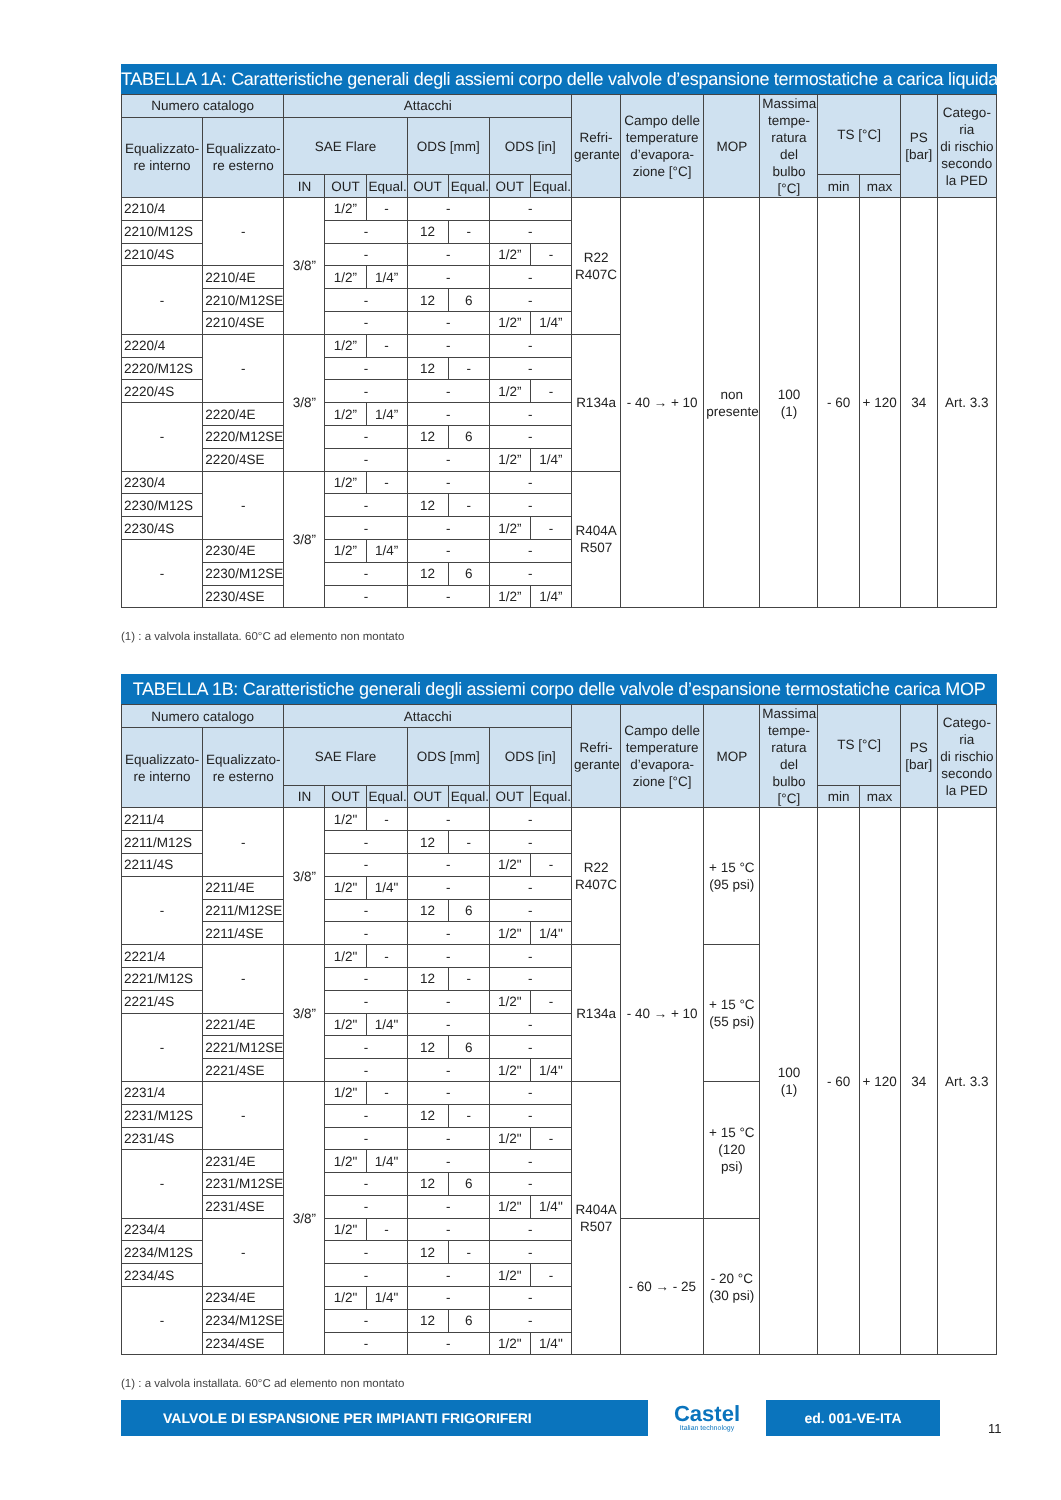TABELLA 1A: Caratteristiche generali degli assiemi corpo delle valvole d’espansione termostatiche a carica liquida
| Numero catalogo | | Attacchi | | | | | | | Refri- gerante | Campo delle temperature d’evapora- zione [°C] | MOP | Massima tempe- ratura del bulbo [°C] | TS [°C] | | PS [bar] | Catego- ria di rischio secondo la PED |
| --- | --- | --- | --- | --- | --- | --- | --- | --- | --- | --- | --- | --- | --- | --- | --- | --- |
| Equalizzato- re interno | Equalizzato- re esterno | SAE Flare | | | ODS [mm] | | ODS [in] | | | | | | | | | |
| | | IN | OUT | Equal. | OUT | Equal. | OUT | Equal. | | | | | min | max | | |
| 2210/4 | - | 3/8” | 1/2” | - | - | | - | | R22 R407C | - 40 → + 10 | non presente | 100 (1) | - 60 | + 120 | 34 | Art. 3.3 |
| 2210/M12S | | | - | | 12 | - | - | | | | | | | | | |
| 2210/4S | | | - | | - | | 1/2” | - | | | | | | | | |
| - | 2210/4E | | 1/2” | 1/4” | - | | - | | | | | | | | | |
| | 2210/M12SE | | - | | 12 | 6 | - | | | | | | | | | |
| | 2210/4SE | | - | | - | | 1/2” | 1/4” | | | | | | | | |
| 2220/4 | - | 3/8” | 1/2” | - | - | | - | | R134a | | | | | | | |
| 2220/M12S | | | - | | 12 | - | - | | | | | | | | | |
| 2220/4S | | | - | | - | | 1/2” | - | | | | | | | | |
| - | 2220/4E | | 1/2” | 1/4” | - | | - | | | | | | | | | |
| | 2220/M12SE | | - | | 12 | 6 | - | | | | | | | | | |
| | 2220/4SE | | - | | - | | 1/2” | 1/4” | | | | | | | | |
| 2230/4 | - | 3/8” | 1/2” | - | - | | - | | R404A R507 | | | | | | | |
| 2230/M12S | | | - | | 12 | - | - | | | | | | | | | |
| 2230/4S | | | - | | - | | 1/2” | - | | | | | | | | |
| - | 2230/4E | | 1/2” | 1/4” | - | | - | | | | | | | | | |
| | 2230/M12SE | | - | | 12 | 6 | - | | | | | | | | | |
| | 2230/4SE | | - | | - | | 1/2” | 1/4” | | | | | | | | |
(1) : a valvola installata. 60°C ad elemento non montato
TABELLA 1B: Caratteristiche generali degli assiemi corpo delle valvole d’espansione termostatiche carica MOP
| Numero catalogo | | Attacchi | | | | | | | Refri- gerante | Campo delle temperature d’evapora- zione [°C] | MOP | Massima tempe- ratura del bulbo [°C] | TS [°C] | | PS [bar] | Catego- ria di rischio secondo la PED |
| --- | --- | --- | --- | --- | --- | --- | --- | --- | --- | --- | --- | --- | --- | --- | --- | --- |
| Equalizzato- re interno | Equalizzato- re esterno | SAE Flare | | | ODS [mm] | | ODS [in] | | | | | | | | | |
| | | IN | OUT | Equal. | OUT | Equal. | OUT | Equal. | | | | | min | max | | |
| 2211/4 | - | 3/8” | 1/2" | - | - | | - | | R22 R407C | - 40 → + 10 | + 15 °C (95 psi) | 100 (1) | - 60 | + 120 | 34 | Art. 3.3 |
| 2211/M12S | | | - | | 12 | - | - | | | | | | | | | |
| 2211/4S | | | - | | - | | 1/2" | - | | | | | | | | |
| - | 2211/4E | | 1/2" | 1/4" | - | | - | | | | | | | | | |
| | 2211/M12SE | | - | | 12 | 6 | - | | | | | | | | | |
| | 2211/4SE | | - | | - | | 1/2" | 1/4" | | | | | | | | |
| 2221/4 | - | 3/8” | 1/2" | - | - | | - | | R134a | | + 15 °C (55 psi) | | | | | |
| 2221/M12S | | | - | | 12 | - | - | | | | | | | | | |
| 2221/4S | | | - | | - | | 1/2" | - | | | | | | | | |
| - | 2221/4E | | 1/2" | 1/4" | - | | - | | | | | | | | | |
| | 2221/M12SE | | - | | 12 | 6 | - | | | | | | | | | |
| | 2221/4SE | | - | | - | | 1/2" | 1/4" | | | | | | | | |
| 2231/4 | - | 3/8” | 1/2" | - | - | | - | | R404A R507 | | + 15 °C (120 psi) | | | | | |
| 2231/M12S | | | - | | 12 | - | - | | | | | | | | | |
| 2231/4S | | | - | | - | | 1/2" | - | | | | | | | | |
| - | 2231/4E | | 1/2" | 1/4" | - | | - | | | | | | | | | |
| | 2231/M12SE | | - | | 12 | 6 | - | | | | | | | | | |
| | 2231/4SE | | - | | - | | 1/2" | 1/4" | | | | | | | | |
| 2234/4 | - | | 1/2" | - | - | | - | | | - 60 → - 25 | - 20 °C (30 psi) | | | | | |
| 2234/M12S | | | - | | 12 | - | - | | | | | | | | | |
| 2234/4S | | | - | | - | | 1/2" | - | | | | | | | | |
| - | 2234/4E | | 1/2" | 1/4" | - | | - | | | | | | | | | |
| | 2234/M12SE | | - | | 12 | 6 | - | | | | | | | | | |
| | 2234/4SE | | - | | - | | 1/2" | 1/4" | | | | | | | | |
(1) : a valvola installata. 60°C ad elemento non montato
VALVOLE DI ESPANSIONE PER IMPIANTI FRIGORIFERI
Castel
Italian technology
ed. 001-VE-ITA
11